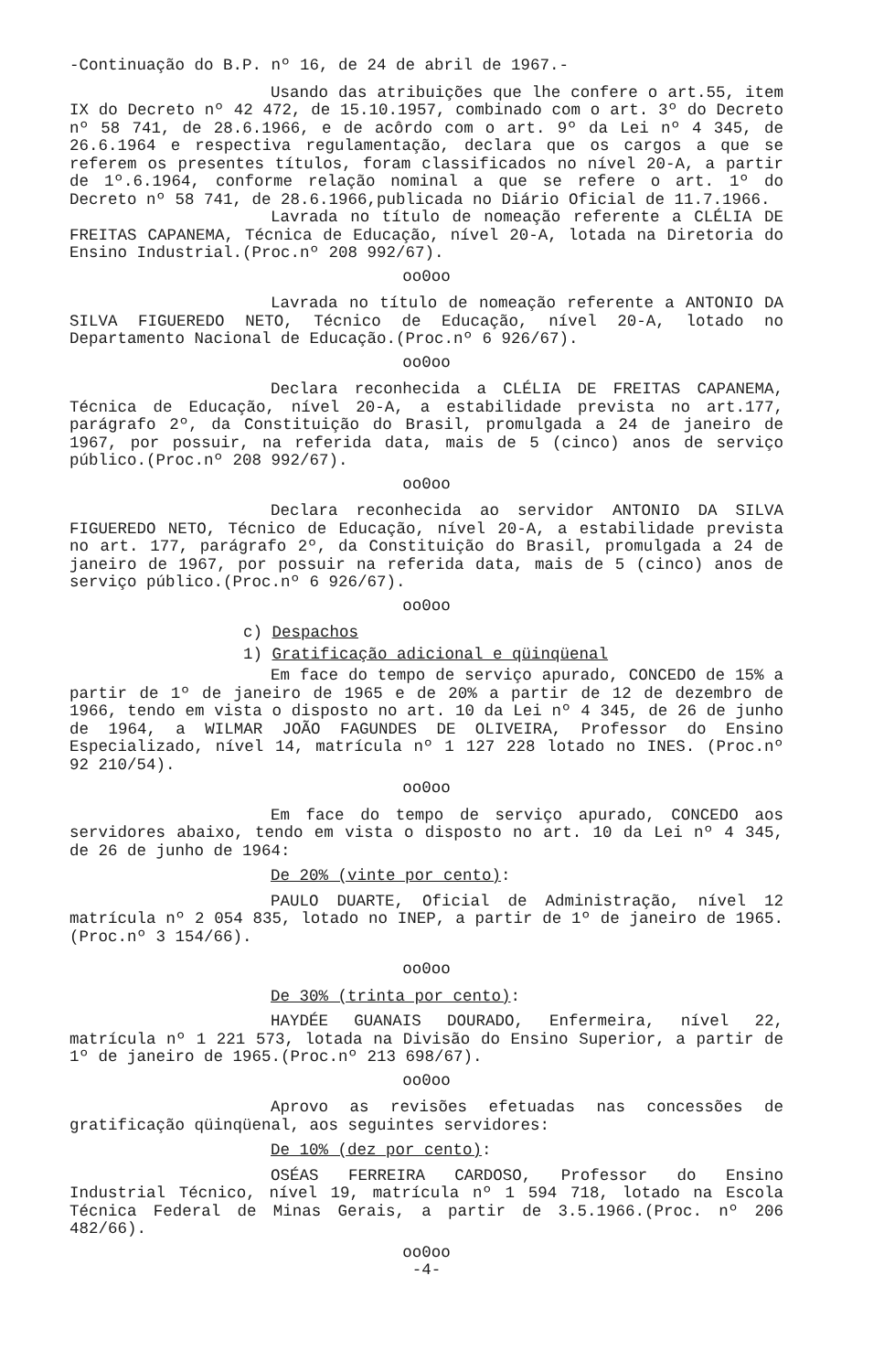-Continuação do B.P. nº 16, de 24 de abril de 1967.-
Usando das atribuições que lhe confere o art.55, item IX do Decreto nº 42 472, de 15.10.1957, combinado com o art. 3º do Decreto nº 58 741, de 28.6.1966, e de acôrdo com o art. 9º da Lei nº 4 345, de 26.6.1964 e respectiva regulamentação, declara que os cargos a que se referem os presentes títulos, foram classificados no nível 20-A, a partir de 1º.6.1964, conforme relação nominal a que se refere o art. 1º do Decreto nº 58 741, de 28.6.1966,publicada no Diário Oficial de 11.7.1966.
Lavrada no título de nomeação referente a CLÉLIA DE FREITAS CAPANEMA, Técnica de Educação, nível 20-A, lotada na Diretoria do Ensino Industrial.(Proc.nº 208 992/67).
oo0oo
Lavrada no título de nomeação referente a ANTONIO DA SILVA FIGUEREDO NETO, Técnico de Educação, nível 20-A, lotado no Departamento Nacional de Educação.(Proc.nº 6 926/67).
oo0oo
Declara reconhecida a CLÉLIA DE FREITAS CAPANEMA, Técnica de Educação, nível 20-A, a estabilidade prevista no art.177, parágrafo 2º, da Constituição do Brasil, promulgada a 24 de janeiro de 1967, por possuir, na referida data, mais de 5 (cinco) anos de serviço público.(Proc.nº 208 992/67).
oo0oo
Declara reconhecida ao servidor ANTONIO DA SILVA FIGUEREDO NETO, Técnico de Educação, nível 20-A, a estabilidade prevista no art. 177, parágrafo 2º, da Constituição do Brasil, promulgada a 24 de janeiro de 1967, por possuir na referida data, mais de 5 (cinco) anos de serviço público.(Proc.nº 6 926/67).
oo0oo
c) Despachos
1) Gratificação adicional e qüinqüenal
Em face do tempo de serviço apurado, CONCEDO de 15% a partir de 1º de janeiro de 1965 e de 20% a partir de 12 de dezembro de 1966, tendo em vista o disposto no art. 10 da Lei nº 4 345, de 26 de junho de 1964, a WILMAR JOÃO FAGUNDES DE OLIVEIRA, Professor do Ensino Especializado, nível 14, matrícula nº 1 127 228 lotado no INES. (Proc.nº 92 210/54).
oo0oo
Em face do tempo de serviço apurado, CONCEDO aos servidores abaixo, tendo em vista o disposto no art. 10 da Lei nº 4 345, de 26 de junho de 1964:
De 20% (vinte por cento):
PAULO DUARTE, Oficial de Administração, nível 12 matrícula nº 2 054 835, lotado no INEP, a partir de 1º de janeiro de 1965.(Proc.nº 3 154/66).
oo0oo
De 30% (trinta por cento):
HAYDÉE GUANAIS DOURADO, Enfermeira, nível 22, matrícula nº 1 221 573, lotada na Divisão do Ensino Superior, a partir de 1º de janeiro de 1965.(Proc.nº 213 698/67).
oo0oo
Aprovo as revisões efetuadas nas concessões de gratificação qüinqüenal, aos seguintes servidores:
De 10% (dez por cento):
OSÉAS FERREIRA CARDOSO, Professor do Ensino Industrial Técnico, nível 19, matrícula nº 1 594 718, lotado na Escola Técnica Federal de Minas Gerais, a partir de 3.5.1966.(Proc. nº 206 482/66).
oo0oo
-4-